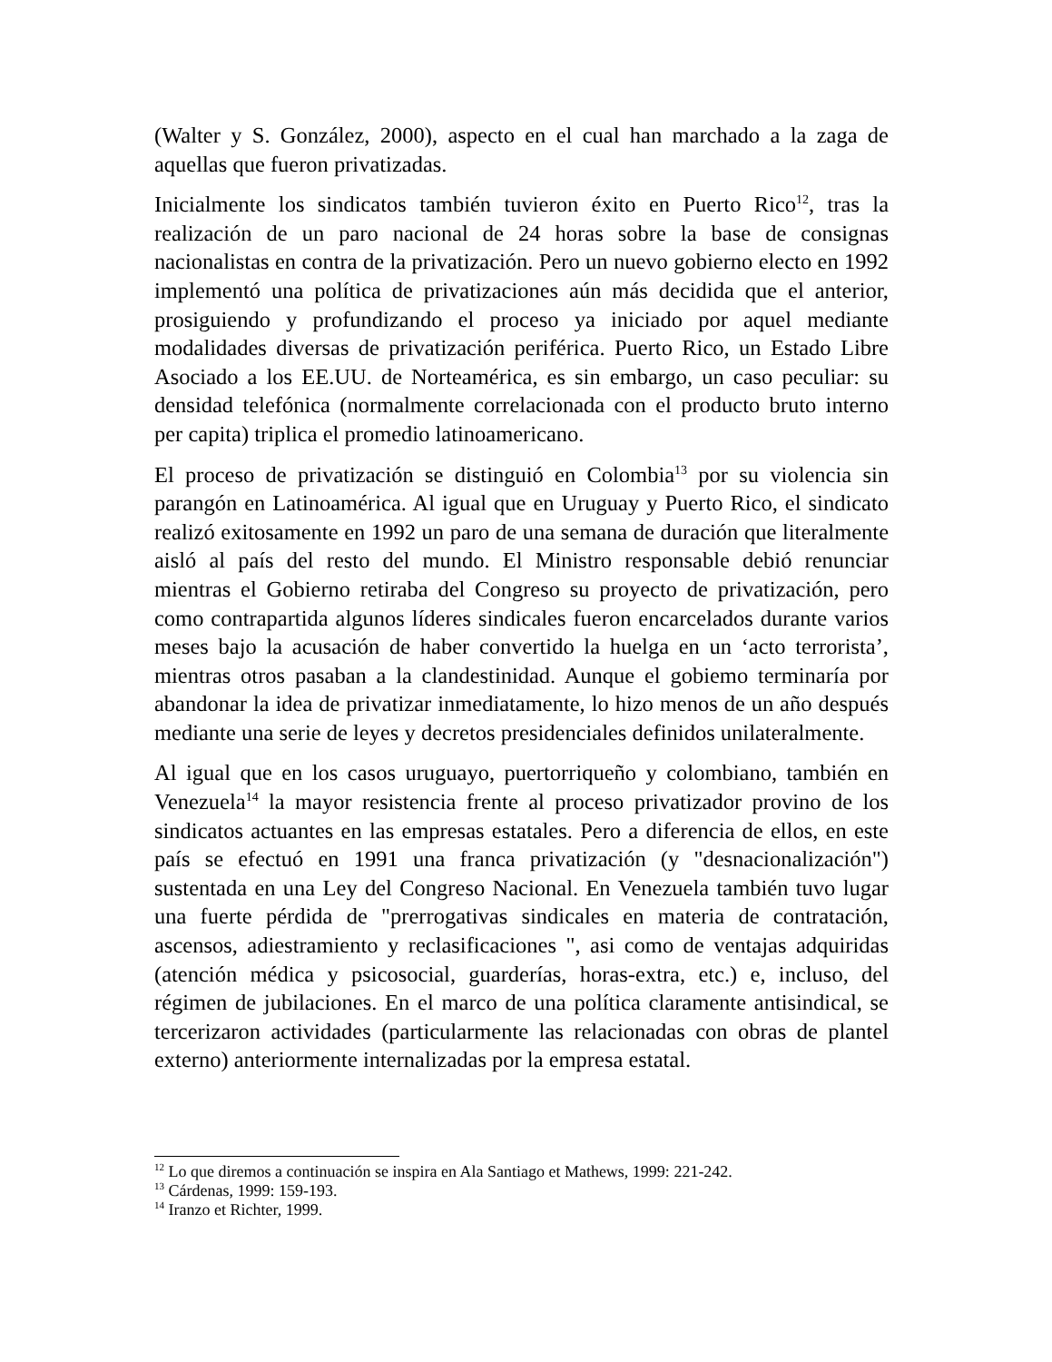(Walter y S. González, 2000), aspecto en el cual han marchado a la zaga de aquellas que fueron privatizadas.
Inicialmente los sindicatos también tuvieron éxito en Puerto Rico<sup>12</sup>, tras la realización de un paro nacional de 24 horas sobre la base de consignas nacionalistas en contra de la privatización. Pero un nuevo gobierno electo en 1992 implementó una política de privatizaciones aún más decidida que el anterior, prosiguiendo y profundizando el proceso ya iniciado por aquel mediante modalidades diversas de privatización periférica. Puerto Rico, un Estado Libre Asociado a los EE.UU. de Norteamérica, es sin embargo, un caso peculiar: su densidad telefónica (normalmente correlacionada con el producto bruto interno per capita) triplica el promedio latinoamericano.
El proceso de privatización se distinguió en Colombia<sup>13</sup> por su violencia sin parangón en Latinoamérica. Al igual que en Uruguay y Puerto Rico, el sindicato realizó exitosamente en 1992 un paro de una semana de duración que literalmente aisló al país del resto del mundo. El Ministro responsable debió renunciar mientras el Gobierno retiraba del Congreso su proyecto de privatización, pero como contrapartida algunos líderes sindicales fueron encarcelados durante varios meses bajo la acusación de haber convertido la huelga en un ‘acto terrorista’, mientras otros pasaban a la clandestinidad. Aunque el gobiemo terminaría por abandonar la idea de privatizar inmediatamente, lo hizo menos de un año después mediante una serie de leyes y decretos presidenciales definidos unilateralmente.
Al igual que en los casos uruguayo, puertorriqueño y colombiano, también en Venezuela<sup>14</sup> la mayor resistencia frente al proceso privatizador provino de los sindicatos actuantes en las empresas estatales. Pero a diferencia de ellos, en este país se efectuó en 1991 una franca privatización (y "desnacionalización") sustentada en una Ley del Congreso Nacional. En Venezuela también tuvo lugar una fuerte pérdida de "prerrogativas sindicales en materia de contratación, ascensos, adiestramiento y reclasificaciones ", asi como de ventajas adquiridas (atención médica y psicosocial, guarderías, horas-extra, etc.) e, incluso, del régimen de jubilaciones. En el marco de una política claramente antisindical, se tercerizaron actividades (particularmente las relacionadas con obras de plantel externo) anteriormente internalizadas por la empresa estatal.
<sup>12</sup> Lo que diremos a continuación se inspira en Ala Santiago et Mathews, 1999: 221-242.
<sup>13</sup> Cárdenas, 1999: 159-193.
<sup>14</sup> Iranzo et Richter, 1999.